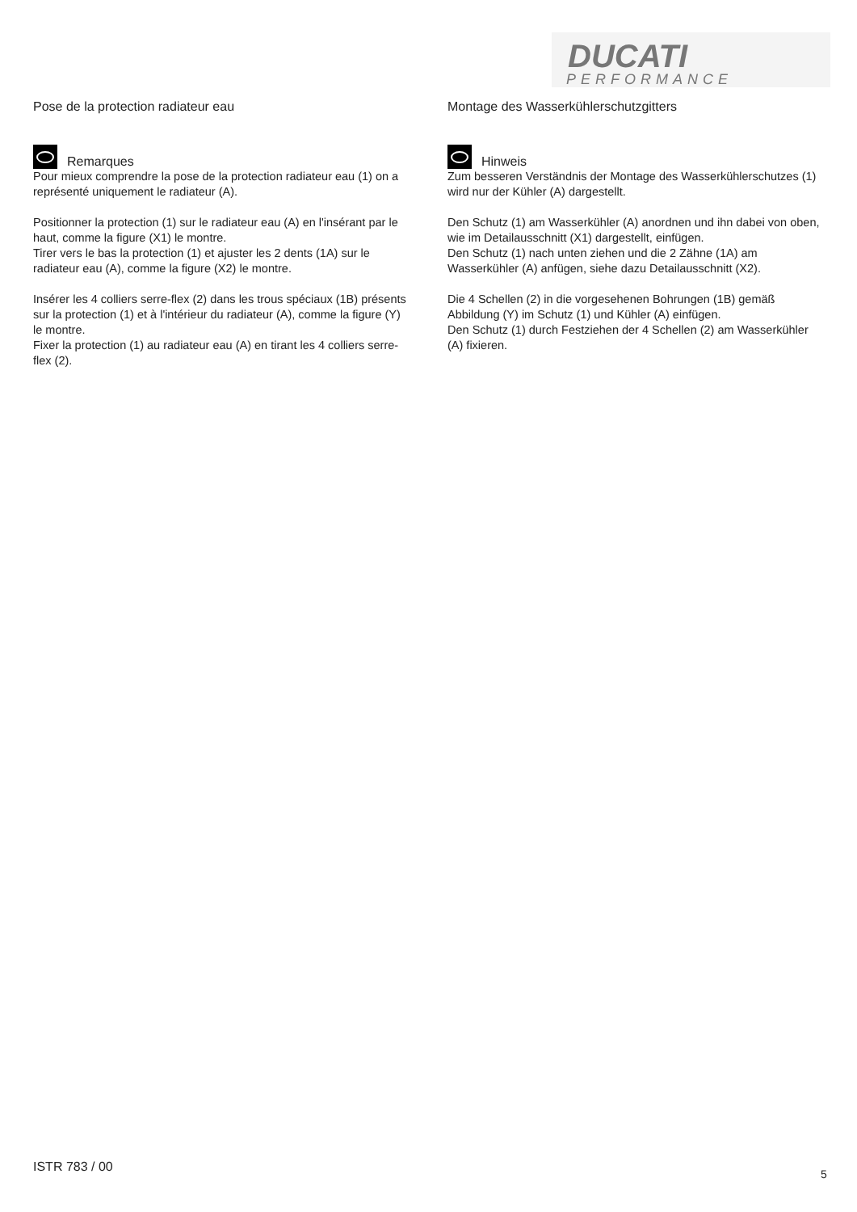DUCATI
PERFORMANCE
Pose de la protection radiateur eau
Remarques
Pour mieux comprendre la pose de la protection radiateur eau (1) on a représenté uniquement le radiateur (A).
Positionner la protection (1) sur le radiateur eau (A) en l'insérant par le haut, comme la figure (X1) le montre.
Tirer vers le bas la protection (1) et ajuster les 2 dents (1A) sur le radiateur eau (A), comme la figure (X2) le montre.
Insérer les 4 colliers serre-flex (2) dans les trous spéciaux (1B) présents sur la protection (1) et à l'intérieur du radiateur (A), comme la figure (Y) le montre.
Fixer la protection (1) au radiateur eau (A) en tirant les 4 colliers serre-flex (2).
Montage des Wasserkühlerschutzgitters
Hinweis
Zum besseren Verständnis der Montage des Wasserkühlerschutzes (1) wird nur der Kühler (A) dargestellt.
Den Schutz (1) am Wasserkühler (A) anordnen und ihn dabei von oben, wie im Detailausschnitt (X1) dargestellt, einfügen.
Den Schutz (1) nach unten ziehen und die 2 Zähne (1A) am Wasserkühler (A) anfügen, siehe dazu Detailausschnitt (X2).
Die 4 Schellen (2) in die vorgesehenen Bohrungen (1B) gemäß Abbildung (Y) im Schutz (1) und Kühler (A) einfügen.
Den Schutz (1) durch Festziehen der 4 Schellen (2) am Wasserkühler (A) fixieren.
ISTR 783 / 00 5